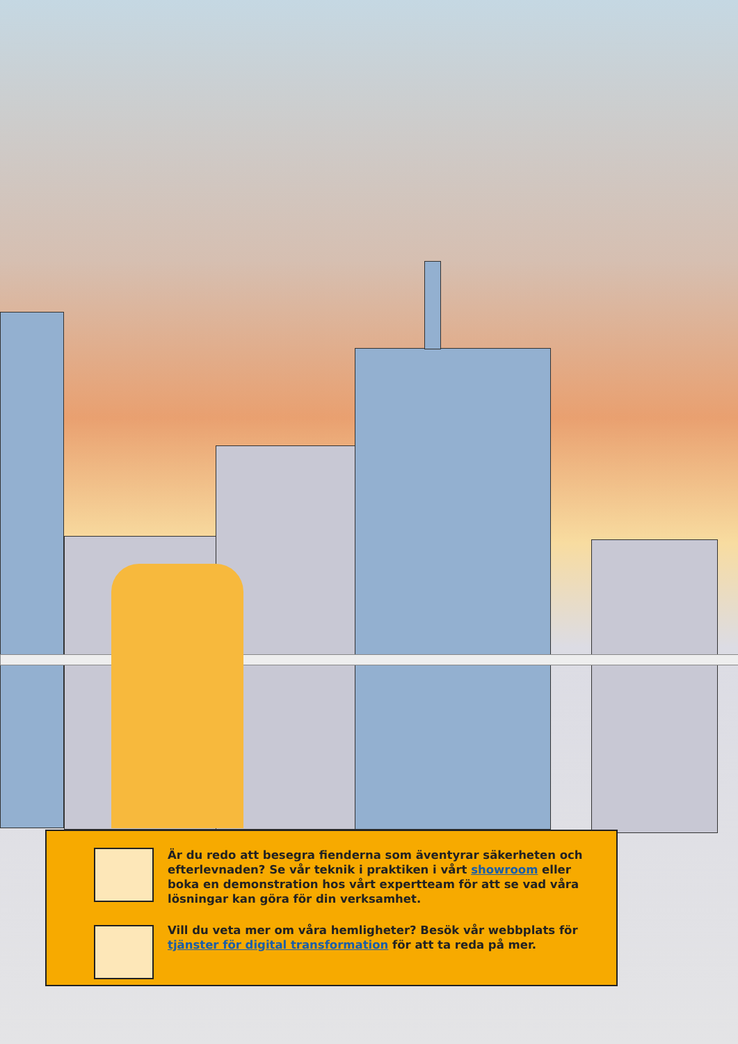Är du redo att besegra fienderna som äventyrar säkerheten och efterlevnaden? Se vår teknik i praktiken i vårt showroom eller boka en demonstration hos vårt expertteam för att se vad våra lösningar kan göra för din verksamhet.
Vill du veta mer om våra hemligheter? Besök vår webbplats för tjänster för digital transformation för att ta reda på mer.